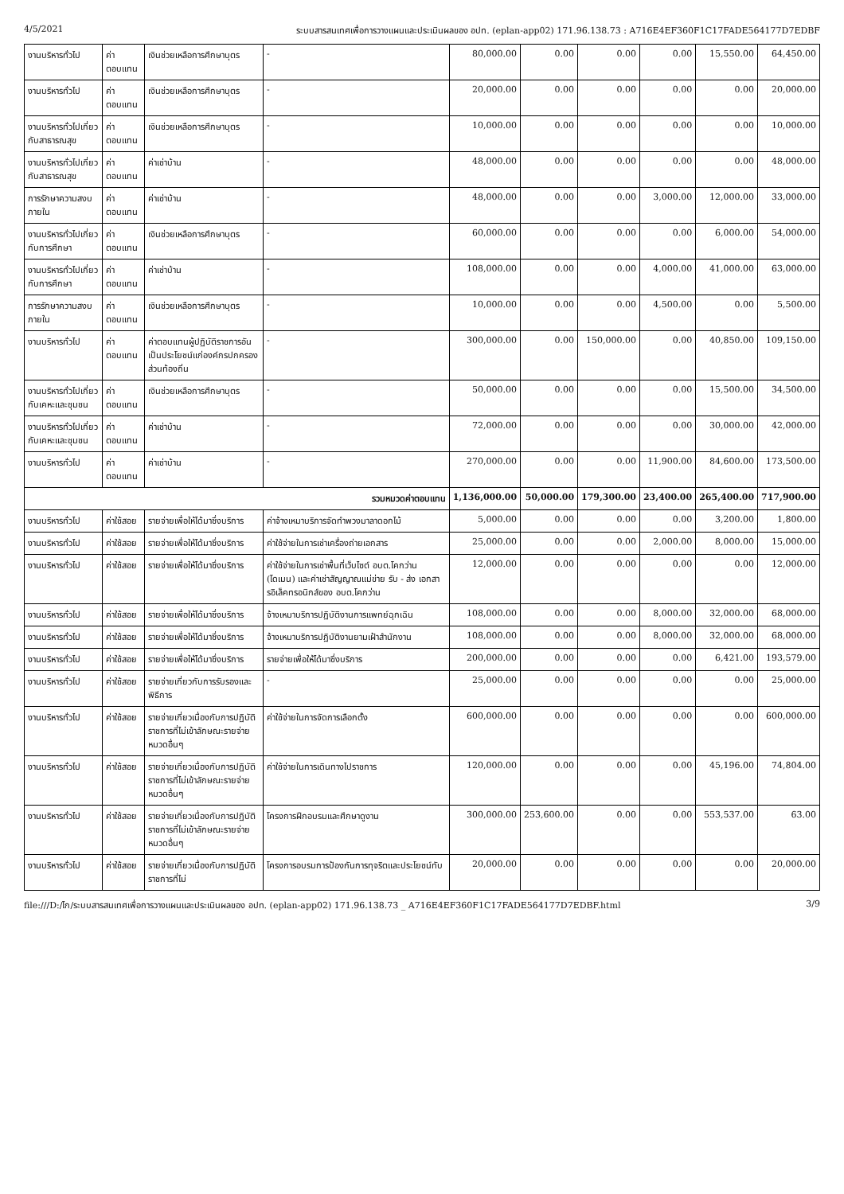4/5/2021 ระบบสารสนเทศเพื่อการวางแผนและประเมินผลของ อปท. (eplan-app02) 171.96.138.73 : A716E4EF360F1C17FADE564177D7EDBF
| งานบริหารทั่วไป | ค่าตอบแทน | เงินช่วยเหลือการศึกษาบุตร | - | 80,000.00 | 0.00 | 0.00 | 0.00 | 15,550.00 | 64,450.00 |
| งานบริหารทั่วไป | ค่าตอบแทน | เงินช่วยเหลือการศึกษาบุตร | - | 20,000.00 | 0.00 | 0.00 | 0.00 | 0.00 | 20,000.00 |
| งานบริหารทั่วไปเกี่ยวกับสาธารณสุข | ค่าตอบแทน | เงินช่วยเหลือการศึกษาบุตร | - | 10,000.00 | 0.00 | 0.00 | 0.00 | 0.00 | 10,000.00 |
| งานบริหารทั่วไปเกี่ยวกับสาธารณสุข | ค่าตอบแทน | ค่าเช่าบ้าน | - | 48,000.00 | 0.00 | 0.00 | 0.00 | 0.00 | 48,000.00 |
| การรักษาความสงบภายใน | ค่าตอบแทน | ค่าเช่าบ้าน | - | 48,000.00 | 0.00 | 0.00 | 3,000.00 | 12,000.00 | 33,000.00 |
| งานบริหารทั่วไปเกี่ยวกับการศึกษา | ค่าตอบแทน | เงินช่วยเหลือการศึกษาบุตร | - | 60,000.00 | 0.00 | 0.00 | 0.00 | 6,000.00 | 54,000.00 |
| งานบริหารทั่วไปเกี่ยวกับการศึกษา | ค่าตอบแทน | ค่าเช่าบ้าน | - | 108,000.00 | 0.00 | 0.00 | 4,000.00 | 41,000.00 | 63,000.00 |
| การรักษาความสงบภายใน | ค่าตอบแทน | เงินช่วยเหลือการศึกษาบุตร | - | 10,000.00 | 0.00 | 0.00 | 4,500.00 | 0.00 | 5,500.00 |
| งานบริหารทั่วไป | ค่าตอบแทน | ค่าตอบแทนผู้ปฏิบัติราชการอันเป็นประโยชน์แก่องค์กรปกครองส่วนท้องถิ่น | - | 300,000.00 | 0.00 | 150,000.00 | 0.00 | 40,850.00 | 109,150.00 |
| งานบริหารทั่วไปเกี่ยวกับเคหะและชุมชน | ค่าตอบแทน | เงินช่วยเหลือการศึกษาบุตร | - | 50,000.00 | 0.00 | 0.00 | 0.00 | 15,500.00 | 34,500.00 |
| งานบริหารทั่วไปเกี่ยวกับเคหะและชุมชน | ค่าตอบแทน | ค่าเช่าบ้าน | - | 72,000.00 | 0.00 | 0.00 | 0.00 | 30,000.00 | 42,000.00 |
| งานบริหารทั่วไป | ค่าตอบแทน | ค่าเช่าบ้าน | - | 270,000.00 | 0.00 | 0.00 | 11,900.00 | 84,600.00 | 173,500.00 |
| รวมหมวดค่าตอบแทน | | | | 1,136,000.00 | 50,000.00 | 179,300.00 | 23,400.00 | 265,400.00 | 717,900.00 |
| งานบริหารทั่วไป | ค่าใช้สอย | รายจ่ายเพื่อให้ได้มาซึ่งบริการ | ค่าจ้างเหมาบริการจัดทำพวงมาลาดอกไม้ | 5,000.00 | 0.00 | 0.00 | 0.00 | 3,200.00 | 1,800.00 |
| งานบริหารทั่วไป | ค่าใช้สอย | รายจ่ายเพื่อให้ได้มาซึ่งบริการ | ค่าใช้จ่ายในการเช่าเครื่องถ่ายเอกสาร | 25,000.00 | 0.00 | 0.00 | 2,000.00 | 8,000.00 | 15,000.00 |
| งานบริหารทั่วไป | ค่าใช้สอย | รายจ่ายเพื่อให้ได้มาซึ่งบริการ | ค่าใช้จ่ายในการเช่าพื้นที่เว็บไซต์ อบต.โคกว่าน (โดเมน) และค่าเช่าสัญญาณแม่ข่าย รับ - ส่ง เอกสารอิเล็คทรอนิกส์ของ อบต.โคกว่าน | 12,000.00 | 0.00 | 0.00 | 0.00 | 0.00 | 12,000.00 |
| งานบริหารทั่วไป | ค่าใช้สอย | รายจ่ายเพื่อให้ได้มาซึ่งบริการ | จ้างเหมาบริการปฏิบัติงานการแพทย์ฉุกเฉิน | 108,000.00 | 0.00 | 0.00 | 8,000.00 | 32,000.00 | 68,000.00 |
| งานบริหารทั่วไป | ค่าใช้สอย | รายจ่ายเพื่อให้ได้มาซึ่งบริการ | จ้างเหมาบริการปฏิบัติงานยามเฝ้าสำนักงาน | 108,000.00 | 0.00 | 0.00 | 8,000.00 | 32,000.00 | 68,000.00 |
| งานบริหารทั่วไป | ค่าใช้สอย | รายจ่ายเพื่อให้ได้มาซึ่งบริการ | รายจ่ายเพื่อให้ได้มาซึ่งบริการ | 200,000.00 | 0.00 | 0.00 | 0.00 | 6,421.00 | 193,579.00 |
| งานบริหารทั่วไป | ค่าใช้สอย | รายจ่ายเกี่ยวกับการรับรองและพิธีการ | - | 25,000.00 | 0.00 | 0.00 | 0.00 | 0.00 | 25,000.00 |
| งานบริหารทั่วไป | ค่าใช้สอย | รายจ่ายเกี่ยวเนื่องกับการปฏิบัติราชการที่ไม่เข้าลักษณะรายจ่ายหมวดอื่นๆ | ค่าใช้จ่ายในการจัดการเลือกตั้ง | 600,000.00 | 0.00 | 0.00 | 0.00 | 0.00 | 600,000.00 |
| งานบริหารทั่วไป | ค่าใช้สอย | รายจ่ายเกี่ยวเนื่องกับการปฏิบัติราชการที่ไม่เข้าลักษณะรายจ่ายหมวดอื่นๆ | ค่าใช้จ่ายในการเดินทางไปราชการ | 120,000.00 | 0.00 | 0.00 | 0.00 | 45,196.00 | 74,804.00 |
| งานบริหารทั่วไป | ค่าใช้สอย | รายจ่ายเกี่ยวเนื่องกับการปฏิบัติราชการที่ไม่เข้าลักษณะรายจ่ายหมวดอื่นๆ | โครงการฝึกอบรมและศึกษาดูงาน | 300,000.00 | 253,600.00 | 0.00 | 0.00 | 553,537.00 | 63.00 |
| งานบริหารทั่วไป | ค่าใช้สอย | รายจ่ายเกี่ยวเนื่องกับการปฏิบัติราชการที่ไม่ | โครงการอบรมการป้องกันการทุจริตและประโยชน์ทับ | 20,000.00 | 0.00 | 0.00 | 0.00 | 0.00 | 20,000.00 |
file:///D:/ไก/ระบบสารสนเทศเพื่อการวางแผนและประเมินผลของ อปท. (eplan-app02) 171.96.138.73 _ A716E4EF360F1C17FADE564177D7EDBF.html 3/9